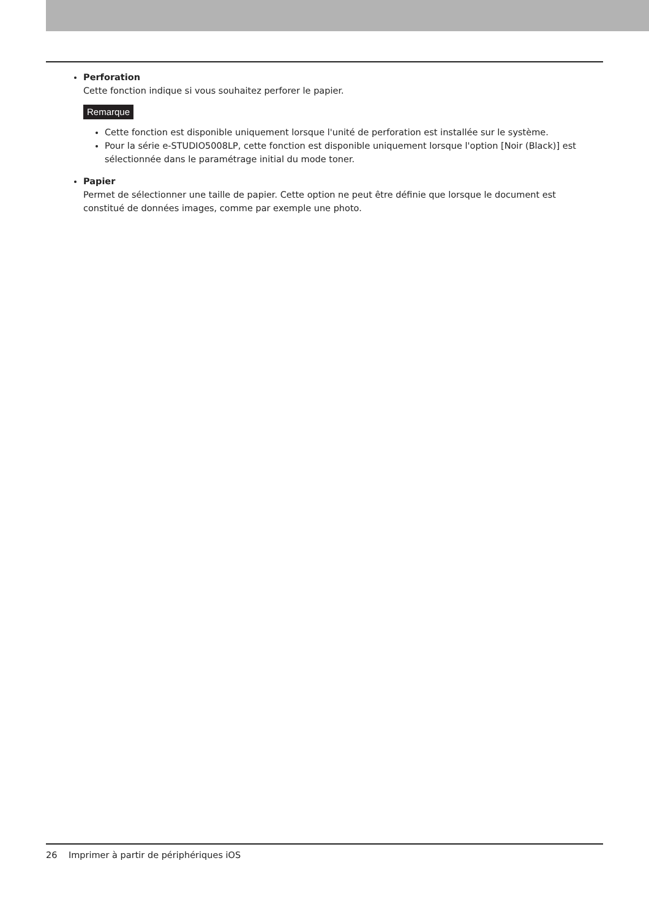Perforation
Cette fonction indique si vous souhaitez perforer le papier.
Remarque
Cette fonction est disponible uniquement lorsque l'unité de perforation est installée sur le système.
Pour la série e-STUDIO5008LP, cette fonction est disponible uniquement lorsque l'option [Noir (Black)] est sélectionnée dans le paramétrage initial du mode toner.
Papier
Permet de sélectionner une taille de papier. Cette option ne peut être définie que lorsque le document est constitué de données images, comme par exemple une photo.
26 Imprimer à partir de périphériques iOS